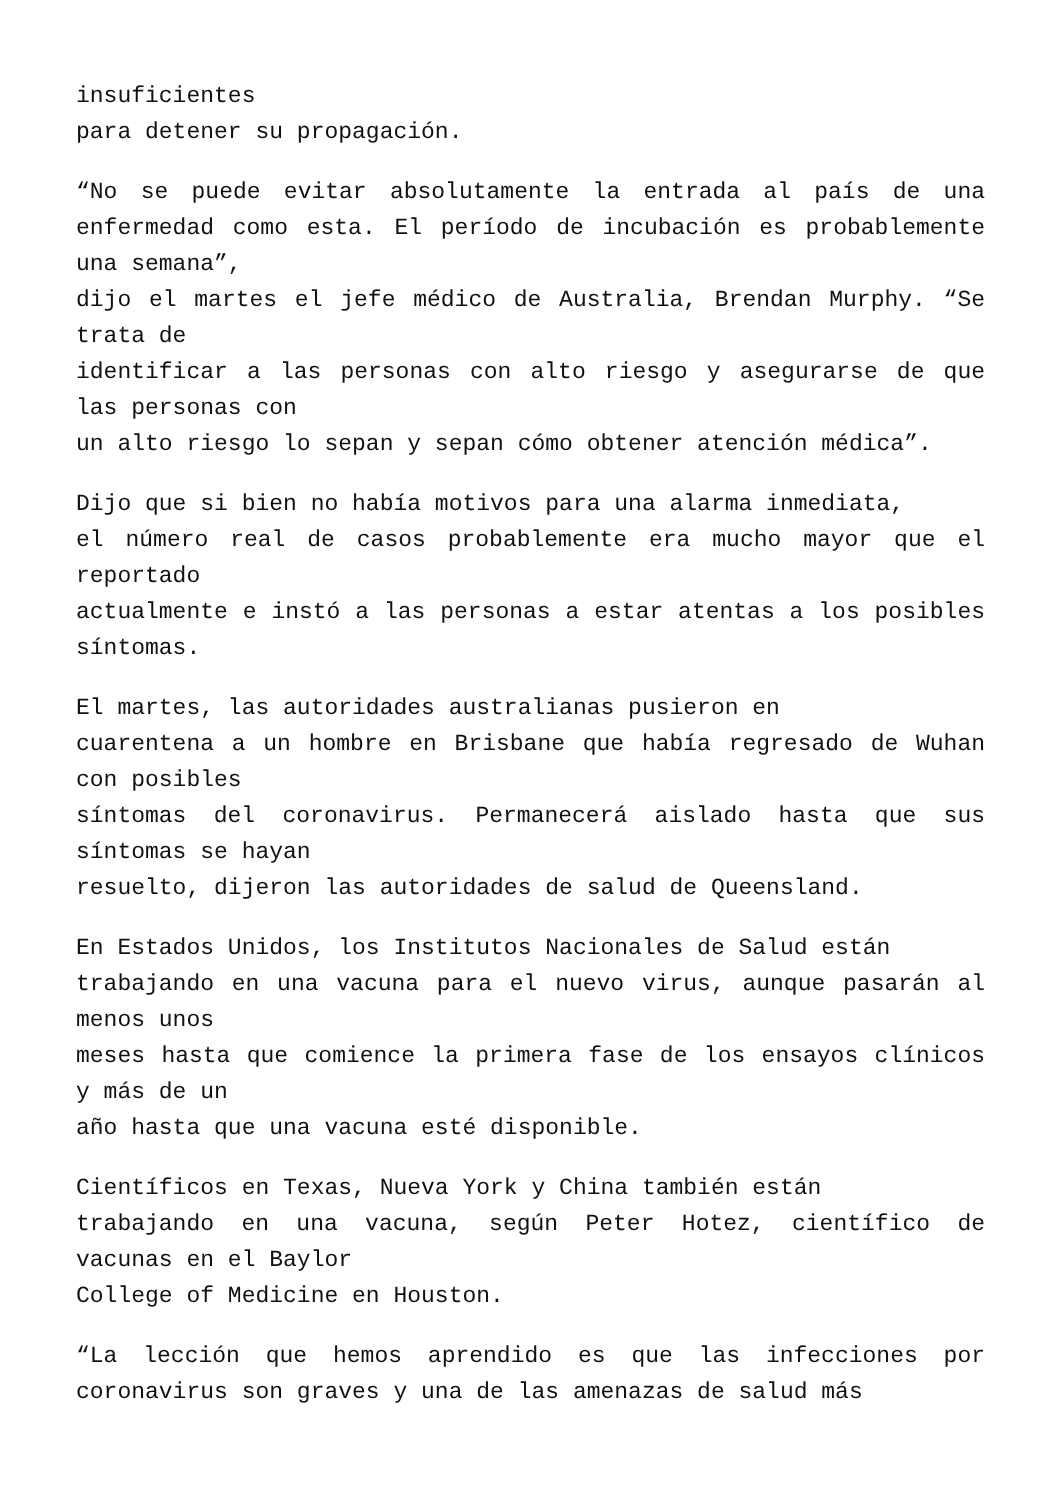insuficientes
para detener su propagación.
“No se puede evitar absolutamente la entrada al país de una enfermedad como esta. El período de incubación es probablemente una semana”,
dijo el martes el jefe médico de Australia, Brendan Murphy. “Se trata de
identificar a las personas con alto riesgo y asegurarse de que las personas con
un alto riesgo lo sepan y sepan cómo obtener atención médica”.
Dijo que si bien no había motivos para una alarma inmediata,
el número real de casos probablemente era mucho mayor que el reportado
actualmente e instó a las personas a estar atentas a los posibles síntomas.
El martes, las autoridades australianas pusieron en
cuarentena a un hombre en Brisbane que había regresado de Wuhan con posibles
síntomas del coronavirus. Permanecerá aislado hasta que sus síntomas se hayan
resuelto, dijeron las autoridades de salud de Queensland.
En Estados Unidos, los Institutos Nacionales de Salud están
trabajando en una vacuna para el nuevo virus, aunque pasarán al menos unos
meses hasta que comience la primera fase de los ensayos clínicos y más de un
año hasta que una vacuna esté disponible.
Científicos en Texas, Nueva York y China también están
trabajando en una vacuna, según Peter Hotez, científico de vacunas en el Baylor
College of Medicine en Houston.
“La lección que hemos aprendido es que las infecciones por coronavirus son graves y una de las amenazas de salud más